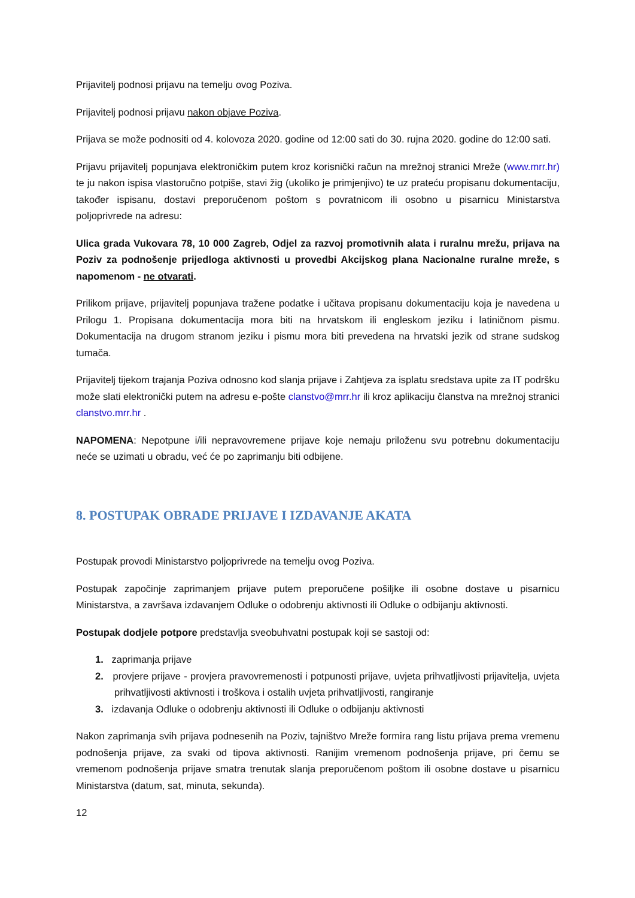Prijavitelj podnosi prijavu na temelju ovog Poziva.
Prijavitelj podnosi prijavu nakon objave Poziva.
Prijava se može podnositi od 4. kolovoza 2020. godine od 12:00 sati do 30. rujna 2020. godine do 12:00 sati.
Prijavu prijavitelj popunjava elektroničkim putem kroz korisnički račun na mrežnoj stranici Mreže (www.mrr.hr) te ju nakon ispisa vlastoručno potpiše, stavi žig (ukoliko je primjenjivo) te uz prateću propisanu dokumentaciju, također ispisanu, dostavi preporučenom poštom s povratnicom ili osobno u pisarnicu Ministarstva poljoprivrede na adresu:
Ulica grada Vukovara 78, 10 000 Zagreb, Odjel za razvoj promotivnih alata i ruralnu mrežu, prijava na Poziv za podnošenje prijedloga aktivnosti u provedbi Akcijskog plana Nacionalne ruralne mreže, s napomenom - ne otvarati.
Prilikom prijave, prijavitelj popunjava tražene podatke i učitava propisanu dokumentaciju koja je navedena u Prilogu 1. Propisana dokumentacija mora biti na hrvatskom ili engleskom jeziku i latiničnom pismu. Dokumentacija na drugom stranom jeziku i pismu mora biti prevedena na hrvatski jezik od strane sudskog tumača.
Prijavitelj tijekom trajanja Poziva odnosno kod slanja prijave i Zahtjeva za isplatu sredstava upite za IT podršku može slati elektronički putem na adresu e-pošte clanstvo@mrr.hr ili kroz aplikaciju članstva na mrežnoj stranici clanstvo.mrr.hr .
NAPOMENA: Nepotpune i/ili nepravovremene prijave koje nemaju priloženu svu potrebnu dokumentaciju neće se uzimati u obradu, već će po zaprimanju biti odbijene.
8. POSTUPAK OBRADE PRIJAVE I IZDAVANJE AKATA
Postupak provodi Ministarstvo poljoprivrede na temelju ovog Poziva.
Postupak započinje zaprimanjem prijave putem preporučene pošiljke ili osobne dostave u pisarnicu Ministarstva, a završava izdavanjem Odluke o odobrenju aktivnosti ili Odluke o odbijanju aktivnosti.
Postupak dodjele potpore predstavlja sveobuhvatni postupak koji se sastoji od:
1. zaprimanja prijave
2. provjere prijave - provjera pravovremenosti i potpunosti prijave, uvjeta prihvatljivosti prijavitelja, uvjeta prihvatljivosti aktivnosti i troškova i ostalih uvjeta prihvatljivosti, rangiranje
3. izdavanja Odluke o odobrenju aktivnosti ili Odluke o odbijanju aktivnosti
Nakon zaprimanja svih prijava podnesenih na Poziv, tajništvo Mreže formira rang listu prijava prema vremenu podnošenja prijave, za svaki od tipova aktivnosti. Ranijim vremenom podnošenja prijave, pri čemu se vremenom podnošenja prijave smatra trenutak slanja preporučenom poštom ili osobne dostave u pisarnicu Ministarstva (datum, sat, minuta, sekunda).
12